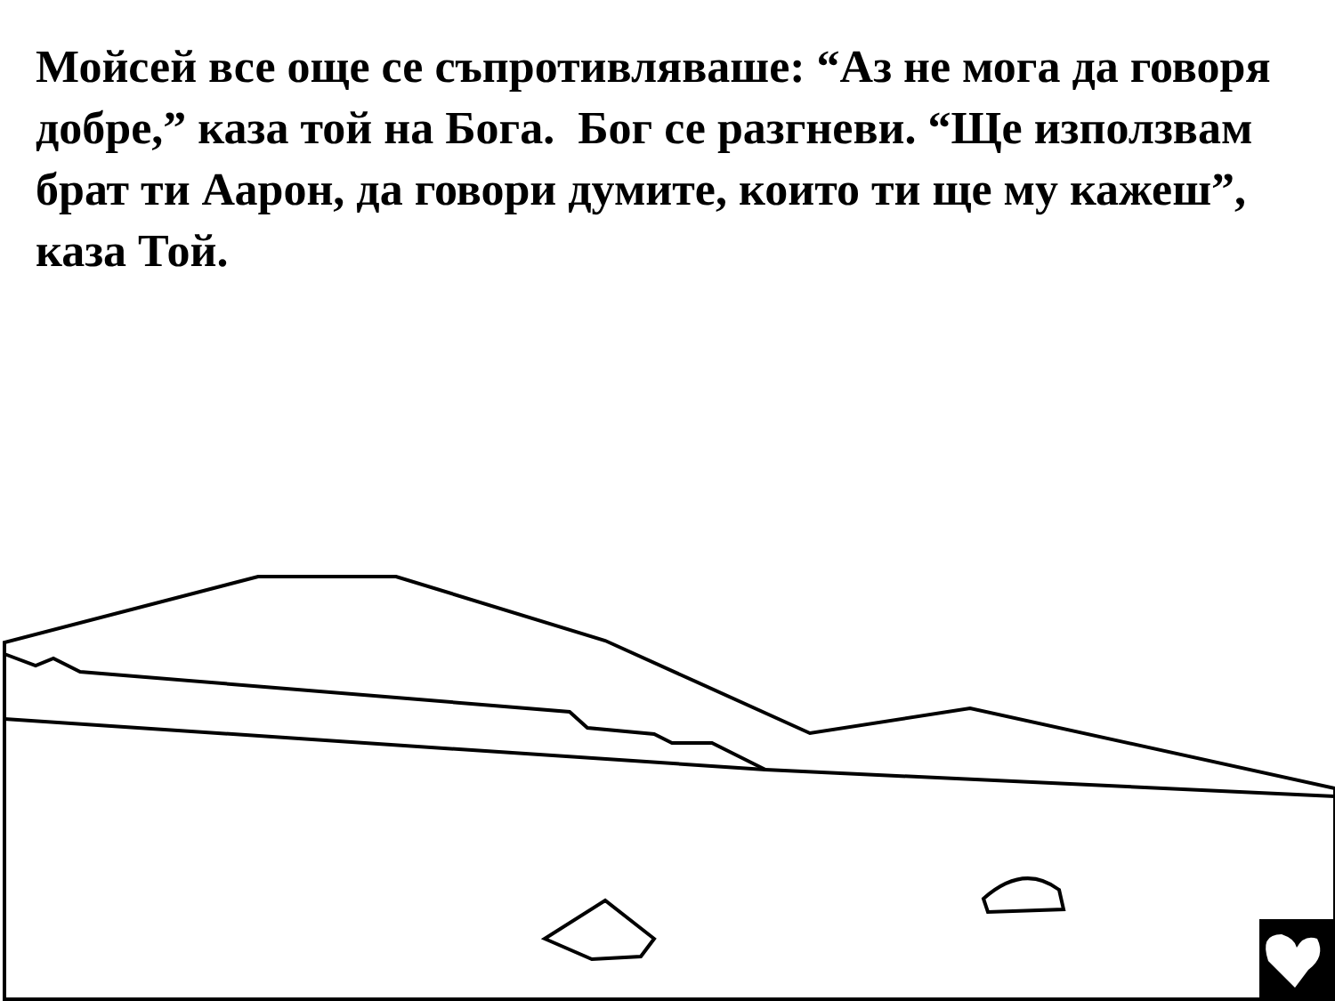Мойсей все още се съпротивляваше: “Аз не мога да говоря добре,” каза той на Бога. Бог се разгневи. “Ще използвам брат ти Аарон, да говори думите, които ти ще му кажеш”, каза Той.